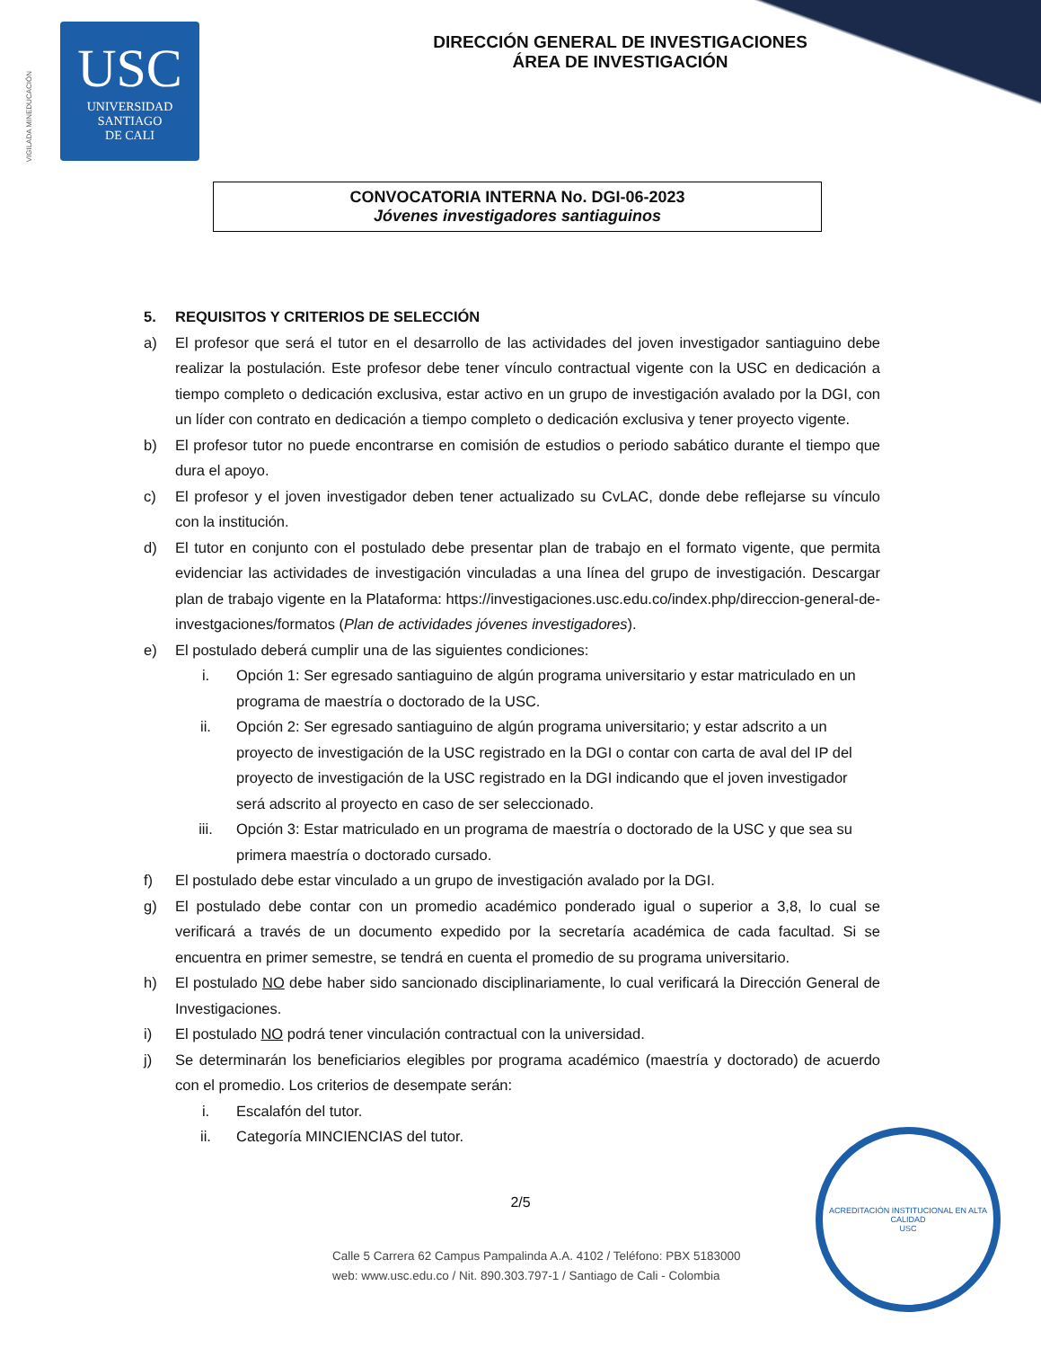VIGILADA MINEDUCACIÓN
USC
UNIVERSIDAD
SANTIAGO
DE CALI
DIRECCIÓN GENERAL DE INVESTIGACIONES
ÁREA DE INVESTIGACIÓN
CONVOCATORIA INTERNA No. DGI-06-2023
Jóvenes investigadores santiaguinos
5. REQUISITOS Y CRITERIOS DE SELECCIÓN
a) El profesor que será el tutor en el desarrollo de las actividades del joven investigador santiaguino debe realizar la postulación. Este profesor debe tener vínculo contractual vigente con la USC en dedicación a tiempo completo o dedicación exclusiva, estar activo en un grupo de investigación avalado por la DGI, con un líder con contrato en dedicación a tiempo completo o dedicación exclusiva y tener proyecto vigente.
b) El profesor tutor no puede encontrarse en comisión de estudios o periodo sabático durante el tiempo que dura el apoyo.
c) El profesor y el joven investigador deben tener actualizado su CvLAC, donde debe reflejarse su vínculo con la institución.
d) El tutor en conjunto con el postulado debe presentar plan de trabajo en el formato vigente, que permita evidenciar las actividades de investigación vinculadas a una línea del grupo de investigación. Descargar plan de trabajo vigente en la Plataforma: https://investigaciones.usc.edu.co/index.php/direccion-general-de-investgaciones/formatos (Plan de actividades jóvenes investigadores).
e) El postulado deberá cumplir una de las siguientes condiciones:
i. Opción 1: Ser egresado santiaguino de algún programa universitario y estar matriculado en un programa de maestría o doctorado de la USC.
ii. Opción 2: Ser egresado santiaguino de algún programa universitario; y estar adscrito a un proyecto de investigación de la USC registrado en la DGI o contar con carta de aval del IP del proyecto de investigación de la USC registrado en la DGI indicando que el joven investigador será adscrito al proyecto en caso de ser seleccionado.
iii. Opción 3: Estar matriculado en un programa de maestría o doctorado de la USC y que sea su primera maestría o doctorado cursado.
f) El postulado debe estar vinculado a un grupo de investigación avalado por la DGI.
g) El postulado debe contar con un promedio académico ponderado igual o superior a 3,8, lo cual se verificará a través de un documento expedido por la secretaría académica de cada facultad. Si se encuentra en primer semestre, se tendrá en cuenta el promedio de su programa universitario.
h) El postulado NO debe haber sido sancionado disciplinariamente, lo cual verificará la Dirección General de Investigaciones.
i) El postulado NO podrá tener vinculación contractual con la universidad.
j) Se determinarán los beneficiarios elegibles por programa académico (maestría y doctorado) de acuerdo con el promedio. Los criterios de desempate serán:
i. Escalafón del tutor.
ii. Categoría MINCIENCIAS del tutor.
2/5
Calle 5 Carrera 62 Campus Pampalinda A.A. 4102 / Teléfono: PBX 5183000
web: www.usc.edu.co / Nit. 890.303.797-1 / Santiago de Cali - Colombia
ACREDITACIÓN INSTITUCIONAL EN ALTA CALIDAD
USC